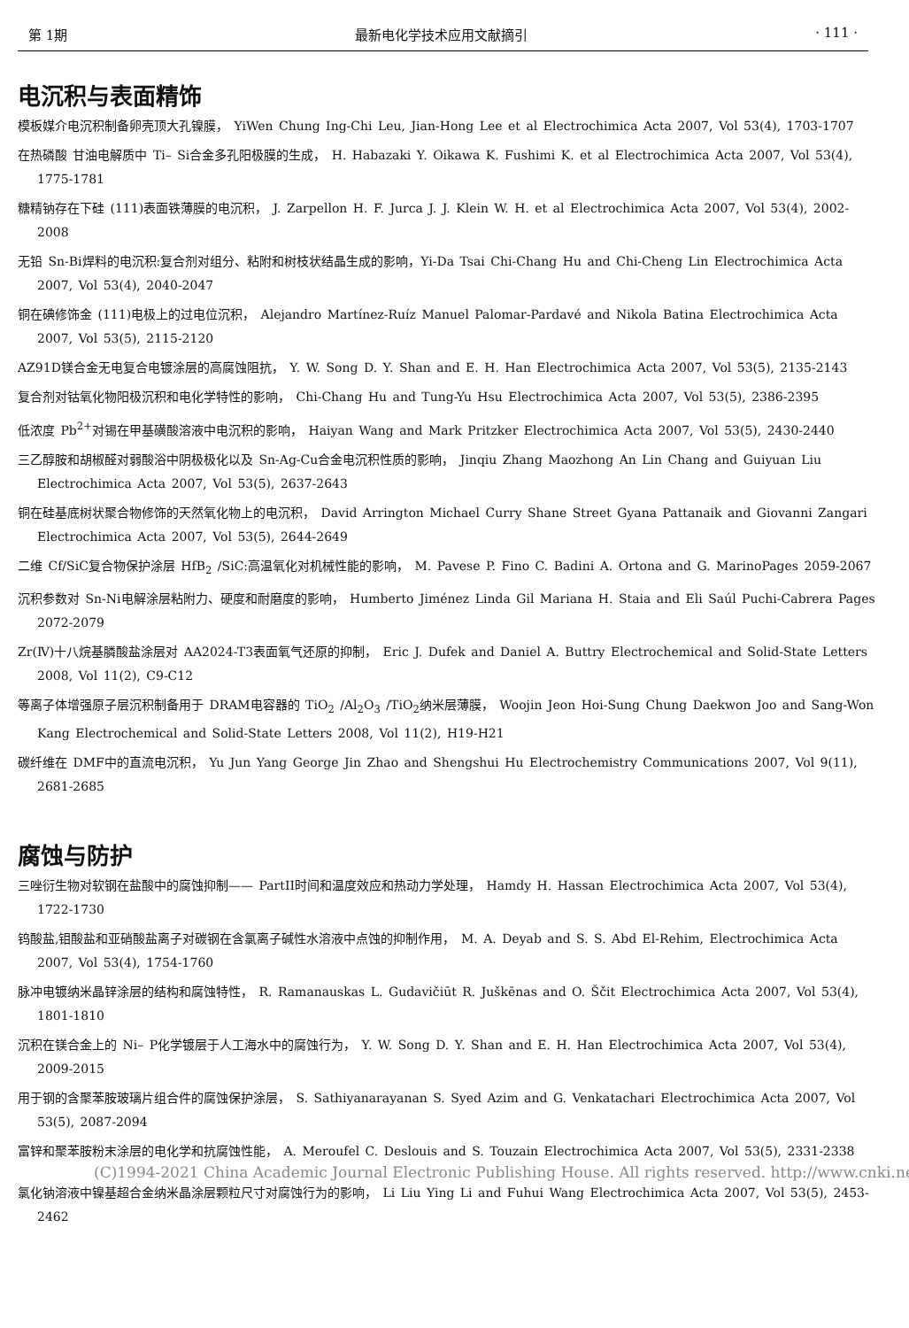第 1期 最新电化学技术应用文献摘引 · 111 ·
电沉积与表面精饰
模板媒介电沉积制备卵壳顶大孔镍膜， YiWen Chung Ing-Chi Leu, Jian-Hong Lee et al Electrochimica Acta 2007, Vol 53(4), 1703-1707
在热磷酸 甘油电解质中 Ti– Si合金多孔阳极膜的生成， H. Habazaki Y. Oikawa K. Fushimi K. et al Electrochimica Acta 2007, Vol 53(4), 1775-1781
糖精钠存在下硅 (111)表面铁薄膜的电沉积， J. Zarpellon H. F. Jurca J. J. Klein W. H. et al Electrochimica Acta 2007, Vol 53(4), 2002-2008
无铅 Sn-Bi焊料的电沉积:复合剂对组分、粘附和树枝状结晶生成的影响，Yi-Da Tsai Chi-Chang Hu and Chi-Cheng Lin Electrochimica Acta 2007, Vol 53(4), 2040-2047
铜在碘修饰金 (111)电极上的过电位沉积， Alejandro Martínez-Ruíz Manuel Palomar-Pardavé and Nikola Batina Electrochimica Acta 2007, Vol 53(5), 2115-2120
AZ91D镁合金无电复合电镀涂层的高腐蚀阻抗， Y. W. Song D. Y. Shan and E. H. Han Electrochimica Acta 2007, Vol 53(5), 2135-2143
复合剂对钴氧化物阳极沉积和电化学特性的影响， Chi-Chang Hu and Tung-Yu Hsu Electrochimica Acta 2007, Vol 53(5), 2386-2395
低浓度 Pb<sup>2+</sup>对锡在甲基磺酸溶液中电沉积的影响， Haiyan Wang and Mark Pritzker Electrochimica Acta 2007, Vol 53(5), 2430-2440
三乙醇胺和胡椒醛对弱酸浴中阴极极化以及 Sn-Ag-Cu合金电沉积性质的影响， Jinqiu Zhang Maozhong An Lin Chang and Guiyuan Liu Electrochimica Acta 2007, Vol 53(5), 2637-2643
铜在硅基底树状聚合物修饰的天然氧化物上的电沉积， David Arrington Michael Curry Shane Street Gyana Pattanaik and Giovanni Zangari Electrochimica Acta 2007, Vol 53(5), 2644-2649
二维 Cf/SiC复合物保护涂层 HfB<sub>2</sub> /SiC:高温氧化对机械性能的影响， M. Pavese P. Fino C. Badini A. Ortona and G. MarinoPages 2059-2067
沉积参数对 Sn-Ni电解涂层粘附力、硬度和耐磨度的影响， Humberto Jiménez Linda Gil Mariana H. Staia and Eli Saúl Puchi-Cabrera Pages 2072-2079
Zr(Ⅳ)十八烷基膦酸盐涂层对 AA2024-T3表面氧气还原的抑制， Eric J. Dufek and Daniel A. Buttry Electrochemical and Solid-State Letters 2008, Vol 11(2), C9-C12
等离子体增强原子层沉积制备用于 DRAM电容器的 TiO<sub>2</sub> /Al<sub>2</sub>O<sub>3</sub> /TiO<sub>2</sub>纳米层薄膜， Woojin Jeon Hoi-Sung Chung Daekwon Joo and Sang-Won Kang Electrochemical and Solid-State Letters 2008, Vol 11(2), H19-H21
碳纤维在 DMF中的直流电沉积， Yu Jun Yang George Jin Zhao and Shengshui Hu Electrochemistry Communications 2007, Vol 9(11), 2681-2685
腐蚀与防护
三唑衍生物对软钢在盐酸中的腐蚀抑制—— PartII时间和温度效应和热动力学处理， Hamdy H. Hassan Electrochimica Acta 2007, Vol 53(4), 1722-1730
钨酸盐,钼酸盐和亚硝酸盐离子对碳钢在含氯离子碱性水溶液中点蚀的抑制作用， M. A. Deyab and S. S. Abd El-Rehim, Electrochimica Acta 2007, Vol 53(4), 1754-1760
脉冲电镀纳米晶锌涂层的结构和腐蚀特性， R. Ramanauskas L. Gudavičiūt R. Juškēnas and O. Ščit Electrochimica Acta 2007, Vol 53(4), 1801-1810
沉积在镁合金上的 Ni– P化学镀层于人工海水中的腐蚀行为， Y. W. Song D. Y. Shan and E. H. Han Electrochimica Acta 2007, Vol 53(4), 2009-2015
用于钢的含聚苯胺玻璃片组合件的腐蚀保护涂层， S. Sathiyanarayanan S. Syed Azim and G. Venkatachari Electrochimica Acta 2007, Vol 53(5), 2087-2094
富锌和聚苯胺粉末涂层的电化学和抗腐蚀性能， A. Meroufel C. Deslouis and S. Touzain Electrochimica Acta 2007, Vol 53(5), 2331-2338
(C)1994-2021 China Academic Journal Electronic Publishing House. All rights reserved. http://www.cnki.net
氯化钠溶液中镍基超合金纳米晶涂层颗粒尺寸对腐蚀行为的影响， Li Liu Ying Li and Fuhui Wang Electrochimica Acta 2007, Vol 53(5), 2453-2462